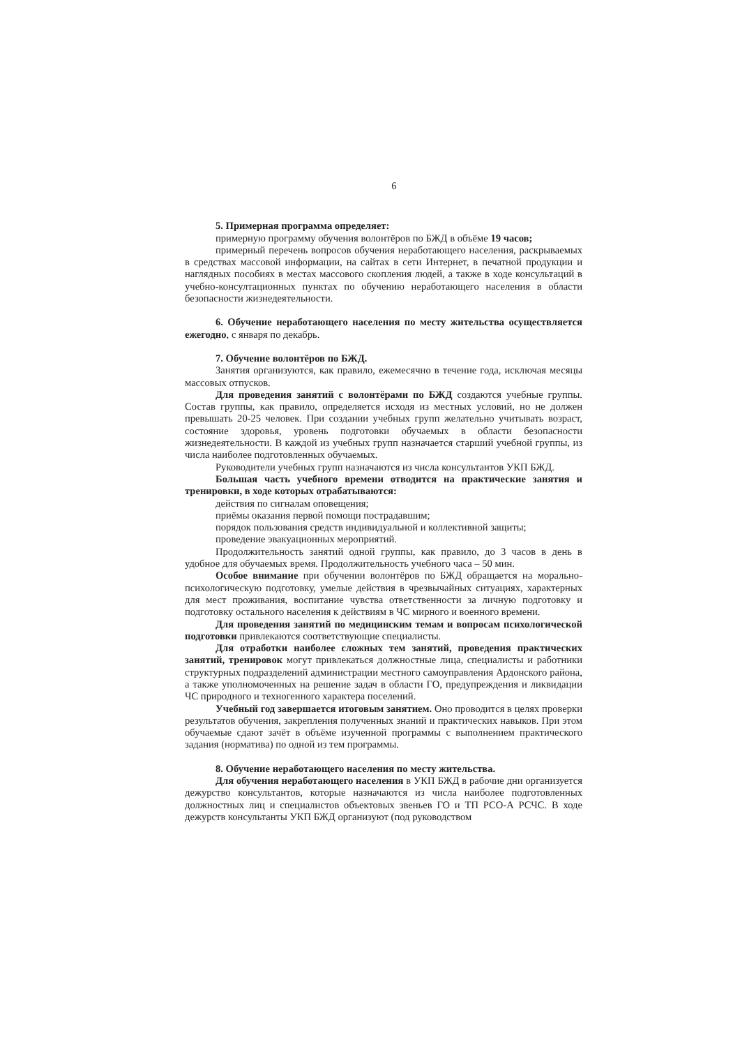6
5. Примерная программа определяет:
примерную программу обучения волонтёров по БЖД в объёме 19 часов;
примерный перечень вопросов обучения неработающего населения, раскрываемых в средствах массовой информации, на сайтах в сети Интернет, в печатной продукции и наглядных пособиях в местах массового скопления людей, а также в ходе консультаций в учебно-консултационных пунктах по обучению неработающего населения в области безопасности жизнедеятельности.
6. Обучение неработающего населения по месту жительства осуществляется ежегодно, с января по декабрь.
7. Обучение волонтёров по БЖД.
Занятия организуются, как правило, ежемесячно в течение года, исключая месяцы массовых отпусков.
Для проведения занятий с волонтёрами по БЖД создаются учебные группы. Состав группы, как правило, определяется исходя из местных условий, но не должен превышать 20-25 человек. При создании учебных групп желательно учитывать возраст, состояние здоровья, уровень подготовки обучаемых в области безопасности жизнедеятельности. В каждой из учебных групп назначается старший учебной группы, из числа наиболее подготовленных обучаемых.
Руководители учебных групп назначаются из числа консультантов УКП БЖД.
Большая часть учебного времени отводится на практические занятия и тренировки, в ходе которых отрабатываются:
действия по сигналам оповещения;
приёмы оказания первой помощи пострадавшим;
порядок пользования средств индивидуальной и коллективной защиты;
проведение эвакуационных мероприятий.
Продолжительность занятий одной группы, как правило, до 3 часов в день в удобное для обучаемых время. Продолжительность учебного часа – 50 мин.
Особое внимание при обучении волонтёров по БЖД обращается на морально-психологическую подготовку, умелые действия в чрезвычайных ситуациях, характерных для мест проживания, воспитание чувства ответственности за личную подготовку и подготовку остального населения к действиям в ЧС мирного и военного времени.
Для проведения занятий по медицинским темам и вопросам психологической подготовки привлекаются соответствующие специалисты.
Для отработки наиболее сложных тем занятий, проведения практических занятий, тренировок могут привлекаться должностные лица, специалисты и работники структурных подразделений администрации местного самоуправления Ардонского района, а также уполномоченных на решение задач в области ГО, предупреждения и ликвидации ЧС природного и техногенного характера поселений.
Учебный год завершается итоговым занятием. Оно проводится в целях проверки результатов обучения, закрепления полученных знаний и практических навыков. При этом обучаемые сдают зачёт в объёме изученной программы с выполнением практического задания (норматива) по одной из тем программы.
8. Обучение неработающего населения по месту жительства.
Для обучения неработающего населения в УКП БЖД в рабочие дни организуется дежурство консультантов, которые назначаются из числа наиболее подготовленных должностных лиц и специалистов объектовых звеньев ГО и ТП РСО-А РСЧС. В ходе дежурств консультанты УКП БЖД организуют (под руководством